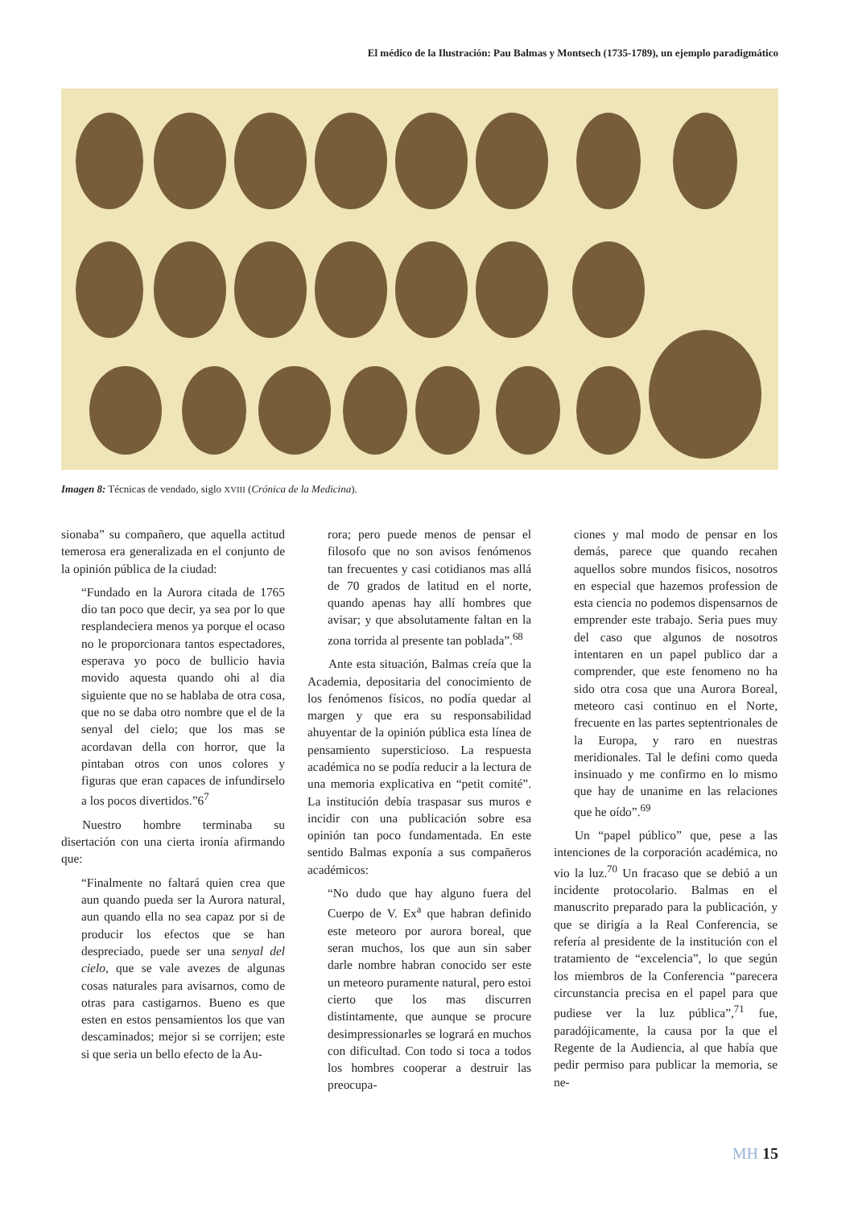El médico de la Ilustración: Pau Balmas y Montsech (1735-1789), un ejemplo paradigmático
Imagen 8: Técnicas de vendado, siglo XVIII (Crónica de la Medicina).
sionaba” su compañero, que aquella actitud temerosa era generalizada en el conjunto de la opinión pública de la ciudad:
“Fundado en la Aurora citada de 1765 dio tan poco que decir, ya sea por lo que resplandeciera menos ya porque el ocaso no le proporcionara tantos espectadores, esperava yo poco de bullicio havia movido aquesta quando ohi al dia siguiente que no se hablaba de otra cosa, que no se daba otro nombre que el de la senyal del cielo; que los mas se acordavan della con horror, que la pintaban otros con unos colores y figuras que eran capaces de infundirselo a los pocos divertidos.”6<sup>7</sup>
Nuestro hombre terminaba su disertación con una cierta ironía afirmando que:
“Finalmente no faltará quien crea que aun quando pueda ser la Aurora natural, aun quando ella no sea capaz por si de producir los efectos que se han despreciado, puede ser una senyal del cielo, que se vale avezes de algunas cosas naturales para avisarnos, como de otras para castigarnos. Bueno es que esten en estos pensamientos los que van descaminados; mejor si se corrijen; este si que seria un bello efecto de la Au-
rora; pero puede menos de pensar el filosofo que no son avisos fenómenos tan frecuentes y casi cotidianos mas allá de 70 grados de latitud en el norte, quando apenas hay allí hombres que avisar; y que absolutamente faltan en la zona torrida al presente tan poblada”.<sup>68</sup>
Ante esta situación, Balmas creía que la Academia, depositaria del conocimiento de los fenómenos físicos, no podía quedar al margen y que era su responsabilidad ahuyentar de la opinión pública esta línea de pensamiento supersticioso. La respuesta académica no se podía reducir a la lectura de una memoria explicativa en “petit comité”. La institución debía traspasar sus muros e incidir con una publicación sobre esa opinión tan poco fundamentada. En este sentido Balmas exponía a sus compañeros académicos:
“No dudo que hay alguno fuera del Cuerpo de V. Ex<sup>a</sup> que habran definido este meteoro por aurora boreal, que seran muchos, los que aun sin saber darle nombre habran conocido ser este un meteoro puramente natural, pero estoi cierto que los mas discurren distintamente, que aunque se procure desimpressionarles se logrará en muchos con dificultad. Con todo si toca a todos los hombres cooperar a destruir las preocupa-
ciones y mal modo de pensar en los demás, parece que quando recahen aquellos sobre mundos fisicos, nosotros en especial que hazemos profession de esta ciencia no podemos dispensarnos de emprender este trabajo. Seria pues muy del caso que algunos de nosotros intentaren en un papel publico dar a comprender, que este fenomeno no ha sido otra cosa que una Aurora Boreal, meteoro casi continuo en el Norte, frecuente en las partes septentrionales de la Europa, y raro en nuestras meridionales. Tal le defini como queda insinuado y me confirmo en lo mismo que hay de unanime en las relaciones que he oído”.<sup>69</sup>
Un “papel público” que, pese a las intenciones de la corporación académica, no vio la luz.<sup>70</sup> Un fracaso que se debió a un incidente protocolario. Balmas en el manuscrito preparado para la publicación, y que se dirigía a la Real Conferencia, se refería al presidente de la institución con el tratamiento de “excelencia”, lo que según los miembros de la Conferencia “parecera circunstancia precisa en el papel para que pudiese ver la luz pública”,<sup>71</sup> fue, paradójicamente, la causa por la que el Regente de la Audiencia, al que había que pedir permiso para publicar la memoria, se ne-
MH 15